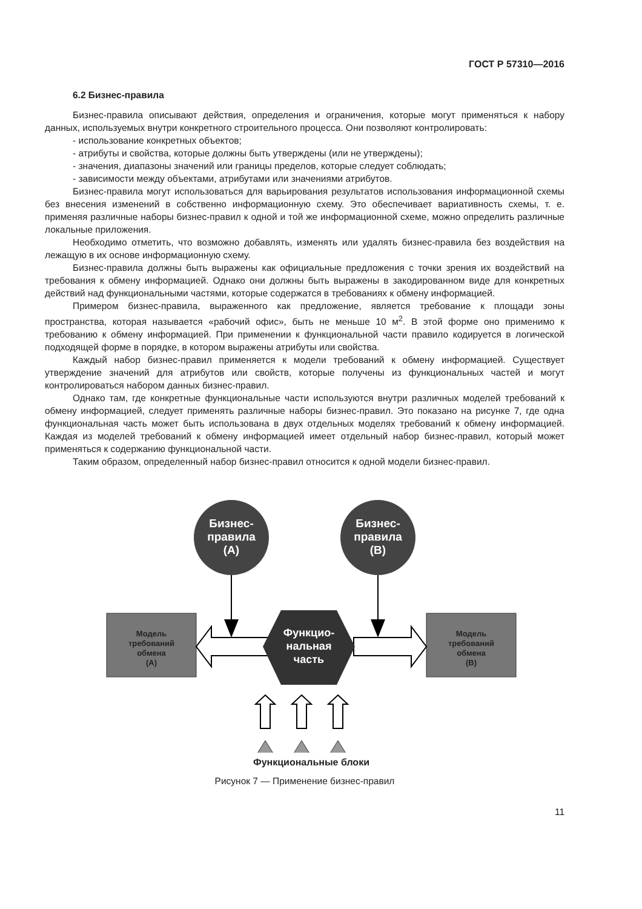ГОСТ Р 57310—2016
6.2 Бизнес-правила
Бизнес-правила описывают действия, определения и ограничения, которые могут применяться к набору данных, используемых внутри конкретного строительного процесса. Они позволяют контролировать:
- использование конкретных объектов;
- атрибуты и свойства, которые должны быть утверждены (или не утверждены);
- значения, диапазоны значений или границы пределов, которые следует соблюдать;
- зависимости между объектами, атрибутами или значениями атрибутов.
Бизнес-правила могут использоваться для варьирования результатов использования информационной схемы без внесения изменений в собственно информационную схему. Это обеспечивает вариативность схемы, т. е. применяя различные наборы бизнес-правил к одной и той же информационной схеме, можно определить различные локальные приложения.
Необходимо отметить, что возможно добавлять, изменять или удалять бизнес-правила без воздействия на лежащую в их основе информационную схему.
Бизнес-правила должны быть выражены как официальные предложения с точки зрения их воздействий на требования к обмену информацией. Однако они должны быть выражены в закодированном виде для конкретных действий над функциональными частями, которые содержатся в требованиях к обмену информацией.
Примером бизнес-правила, выраженного как предложение, является требование к площади зоны пространства, которая называется «рабочий офис», быть не меньше 10 м<sup>2</sup>. В этой форме оно применимо к требованию к обмену информацией. При применении к функциональной части правило кодируется в логической подходящей форме в порядке, в котором выражены атрибуты или свойства.
Каждый набор бизнес-правил применяется к модели требований к обмену информацией. Существует утверждение значений для атрибутов или свойств, которые получены из функциональных частей и могут контролироваться набором данных бизнес-правил.
Однако там, где конкретные функциональные части используются внутри различных моделей требований к обмену информацией, следует применять различные наборы бизнес-правил. Это показано на рисунке 7, где одна функциональная часть может быть использована в двух отдельных моделях требований к обмену информацией. Каждая из моделей требований к обмену информацией имеет отдельный набор бизнес-правил, который может применяться к содержанию функциональной части.
Таким образом, определенный набор бизнес-правил относится к одной модели бизнес-правил.
Бизнес- правила (А)
Бизнес- правила (В)
Модель требований обмена (А)
Модель требований обмена (В)
Функцио- нальная часть
Функциональные блоки
Рисунок 7 — Применение бизнес-правил
11